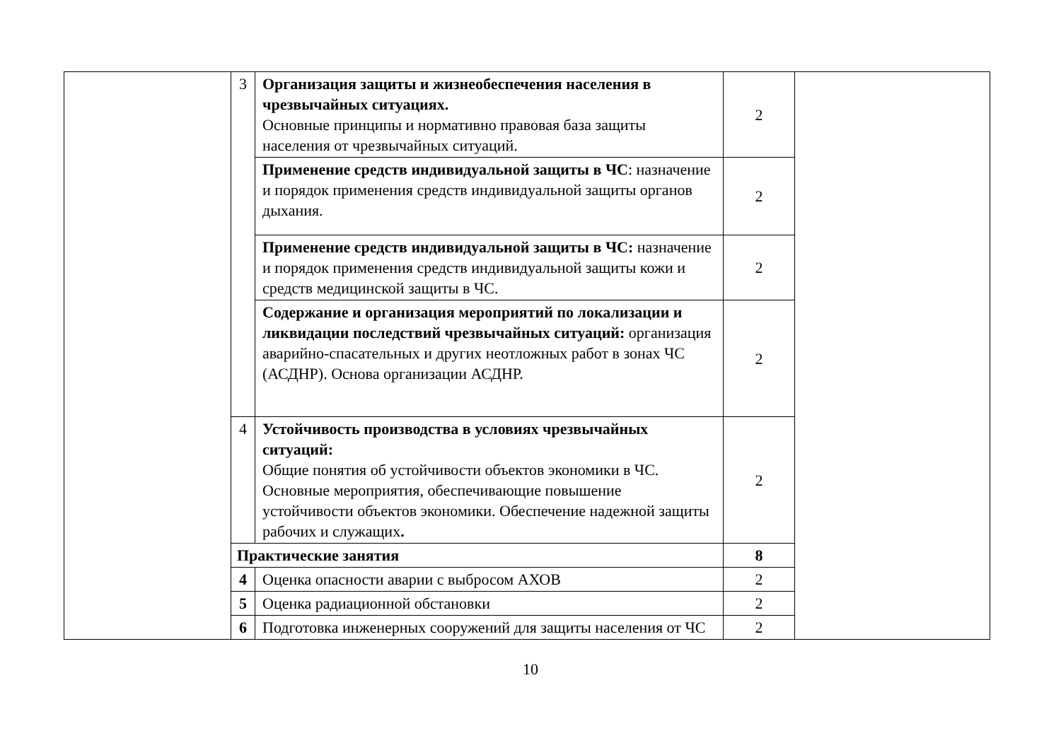| | 3 | Организация защиты и жизнеобеспечения населения в чрезвычайных ситуациях. Основные принципы и нормативно правовая база защиты населения от чрезвычайных ситуаций. | 2 | |
| | | Применение средств индивидуальной защиты в ЧС : назначение и порядок применения средств индивидуальной защиты органов дыхания. | 2 | |
| | | Применение средств индивидуальной защиты в ЧС: назначение и порядок применения средств индивидуальной защиты кожи и средств медицинской защиты в ЧС. | 2 | |
| | | Содержание и организация мероприятий по локализации и ликвидации последствий чрезвычайных ситуаций: организация аварийно-спасательных и других неотложных работ в зонах ЧС (АСДНР). Основа организации АСДНР. | 2 | |
| | 4 | Устойчивость производства в условиях чрезвычайных ситуаций: Общие понятия об устойчивости объектов экономики в ЧС. Основные мероприятия, обеспечивающие повышение устойчивости объектов экономики. Обеспечение надежной защиты рабочих и служащих . | 2 | |
| | Практические занятия | | 8 | |
| | 4 | Оценка опасности аварии с выбросом АХОВ | 2 | |
| | 5 | Оценка радиационной обстановки | 2 | |
| | 6 | Подготовка инженерных сооружений для защиты населения от ЧС | 2 | |
10